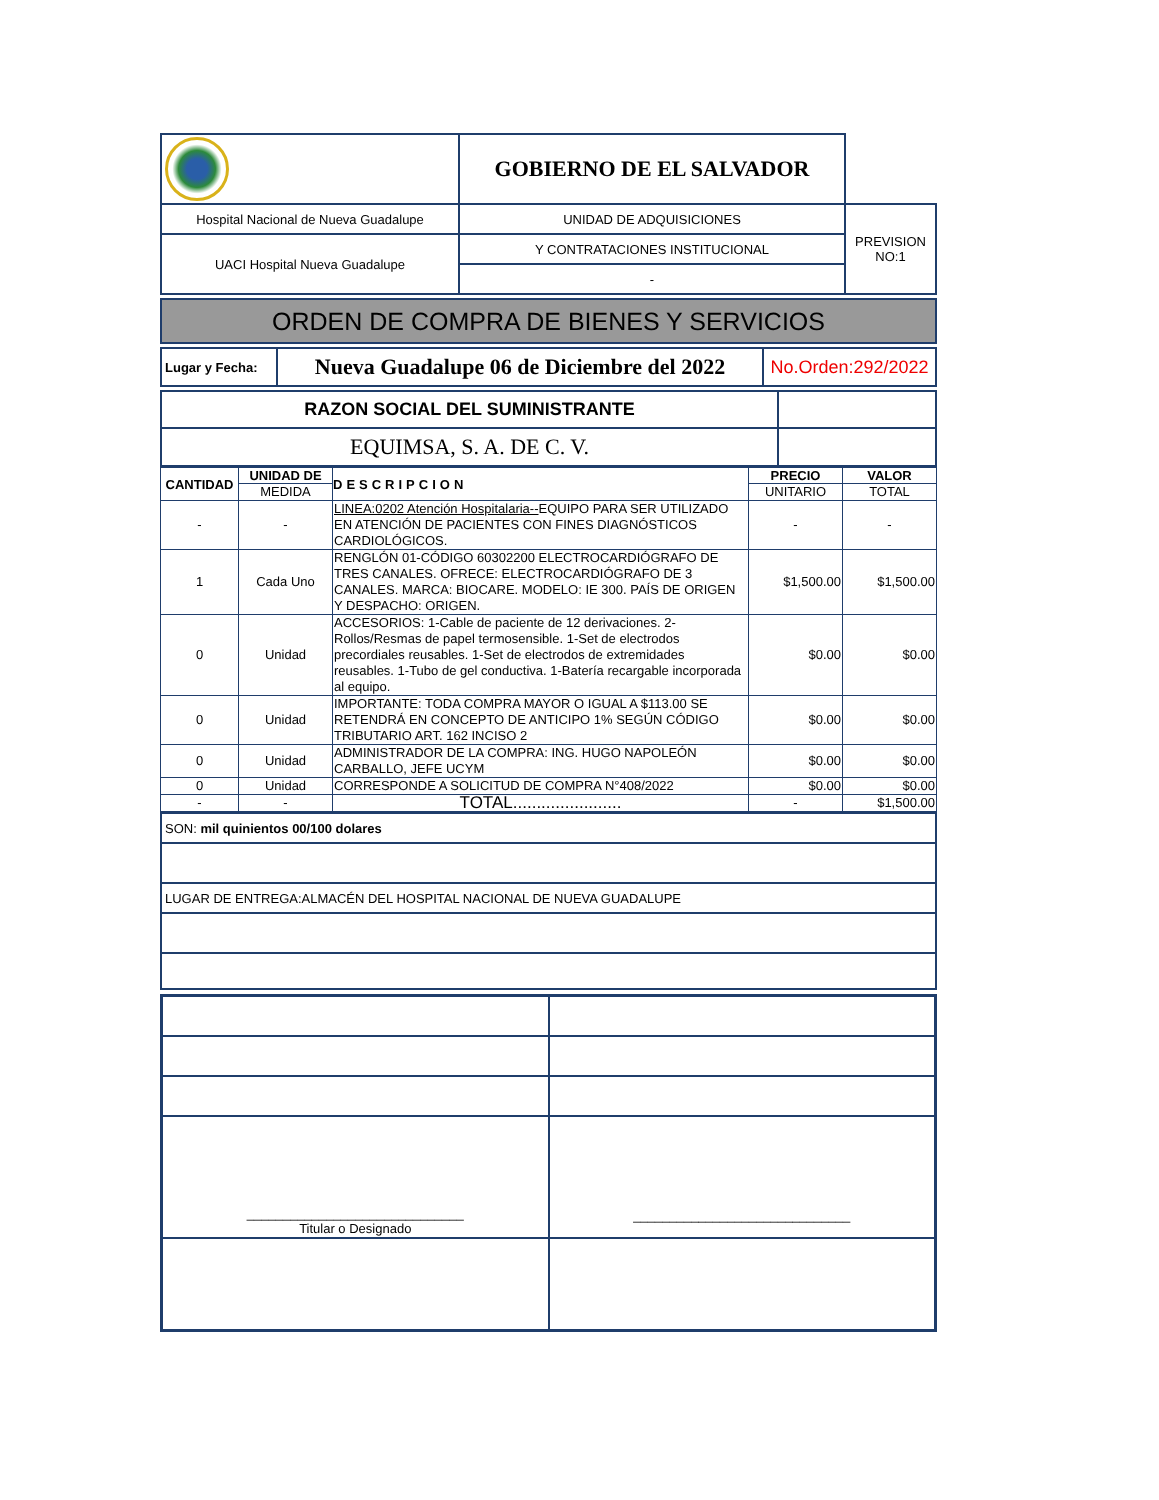| | GOBIERNO DE EL SALVADOR | |
| Hospital Nacional de Nueva Guadalupe | UNIDAD DE ADQUISICIONES | PREVISION NO:1 |
| UACI Hospital Nueva Guadalupe | Y CONTRATACIONES INSTITUCIONAL | |
| | - | |
| ORDEN DE COMPRA DE BIENES Y SERVICIOS |
| Lugar y Fecha: | Nueva Guadalupe 06 de Diciembre del 2022 | No.Orden:292/2022 |
| RAZON SOCIAL DEL SUMINISTRANTE | |
| EQUIMSA, S. A. DE C. V. | |
| CANTIDAD | UNIDAD DE | DESCRIPCION | PRECIO | VALOR |
| --- | --- | --- | --- | --- |
| | MEDIDA | | UNITARIO | TOTAL |
| - | - | LINEA:0202 Atención Hospitalaria-- EQUIPO PARA SER UTILIZADO EN ATENCIÓN DE PACIENTES CON FINES DIAGNÓSTICOS CARDIOLÓGICOS. | - | - |
| 1 | Cada Uno | RENGLÓN 01-CÓDIGO 60302200 ELECTROCARDIÓGRAFO DE TRES CANALES. OFRECE: ELECTROCARDIÓGRAFO DE 3 CANALES. MARCA: BIOCARE. MODELO: IE 300. PAÍS DE ORIGEN Y DESPACHO: ORIGEN. | $1,500.00 | $1,500.00 |
| 0 | Unidad | ACCESORIOS: 1-Cable de paciente de 12 derivaciones. 2-Rollos/Resmas de papel termosensible. 1-Set de electrodos precordiales reusables. 1-Set de electrodos de extremidades reusables. 1-Tubo de gel conductiva. 1-Batería recargable incorporada al equipo. | $0.00 | $0.00 |
| 0 | Unidad | IMPORTANTE: TODA COMPRA MAYOR O IGUAL A $113.00 SE RETENDRÁ EN CONCEPTO DE ANTICIPO 1% SEGÚN CÓDIGO TRIBUTARIO ART. 162 INCISO 2 | $0.00 | $0.00 |
| 0 | Unidad | ADMINISTRADOR DE LA COMPRA: ING. HUGO NAPOLEÓN CARBALLO, JEFE UCYM | $0.00 | $0.00 |
| 0 | Unidad | CORRESPONDE A SOLICITUD DE COMPRA N°408/2022 | $0.00 | $0.00 |
| - | - | TOTAL....................... | - | $1,500.00 |
| SON: mil quinientos 00/100 dolares |
| LUGAR DE ENTREGA:ALMACÉN DEL HOSPITAL NACIONAL DE NUEVA GUADALUPE |
| ______________________________ Titular o Designado | ______________________________ |